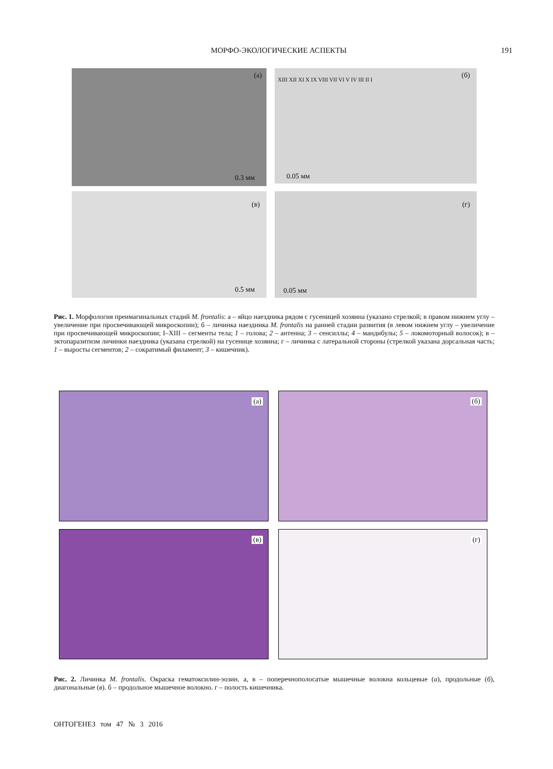МОРФО-ЭКОЛОГИЧЕСКИЕ АСПЕКТЫ 191
(а)
0.3 мм
(б) XIII XII XI X IX VIII VII VI V IV III II I
0.05 мм
(в)
0.5 мм
(г)
0.05 мм
Рис. 1. Морфология преимагинальных стадий M. frontalis: а – яйцо наездника рядом с гусеницей хозяина (указано стрелкой; в правом нижнем углу – увеличение при просвечивающей микроскопии); б – личинка наездника M. frontalis на ранней стадии развития (в левом нижнем углу – увеличение при просвечивающей микроскопии; I–XIII – сегменты тела; 1 – голова; 2 – антенна; 3 – сенсиллы; 4 – мандибулы; 5 – локомоторный волосок); в – эктопаразитизм личинки наездника (указана стрелкой) на гусенице хозяина; г – личинка с латеральной стороны (стрелкой указана дорсальная часть; 1 – выросты сегментов; 2 – сократимый филамент; 3 – кишечник).
(а) (б)
(в) (г)
Рис. 2. Личинка M. frontalis. Окраска гематоксилин-эозин. а, в – поперечнополосатые мышечные волокна кольцевые (а), продольные (б), диагональные (в). б – продольное мышечное волокно. г – полость кишечника.
ОНТОГЕНЕЗ том 47 № 3 2016